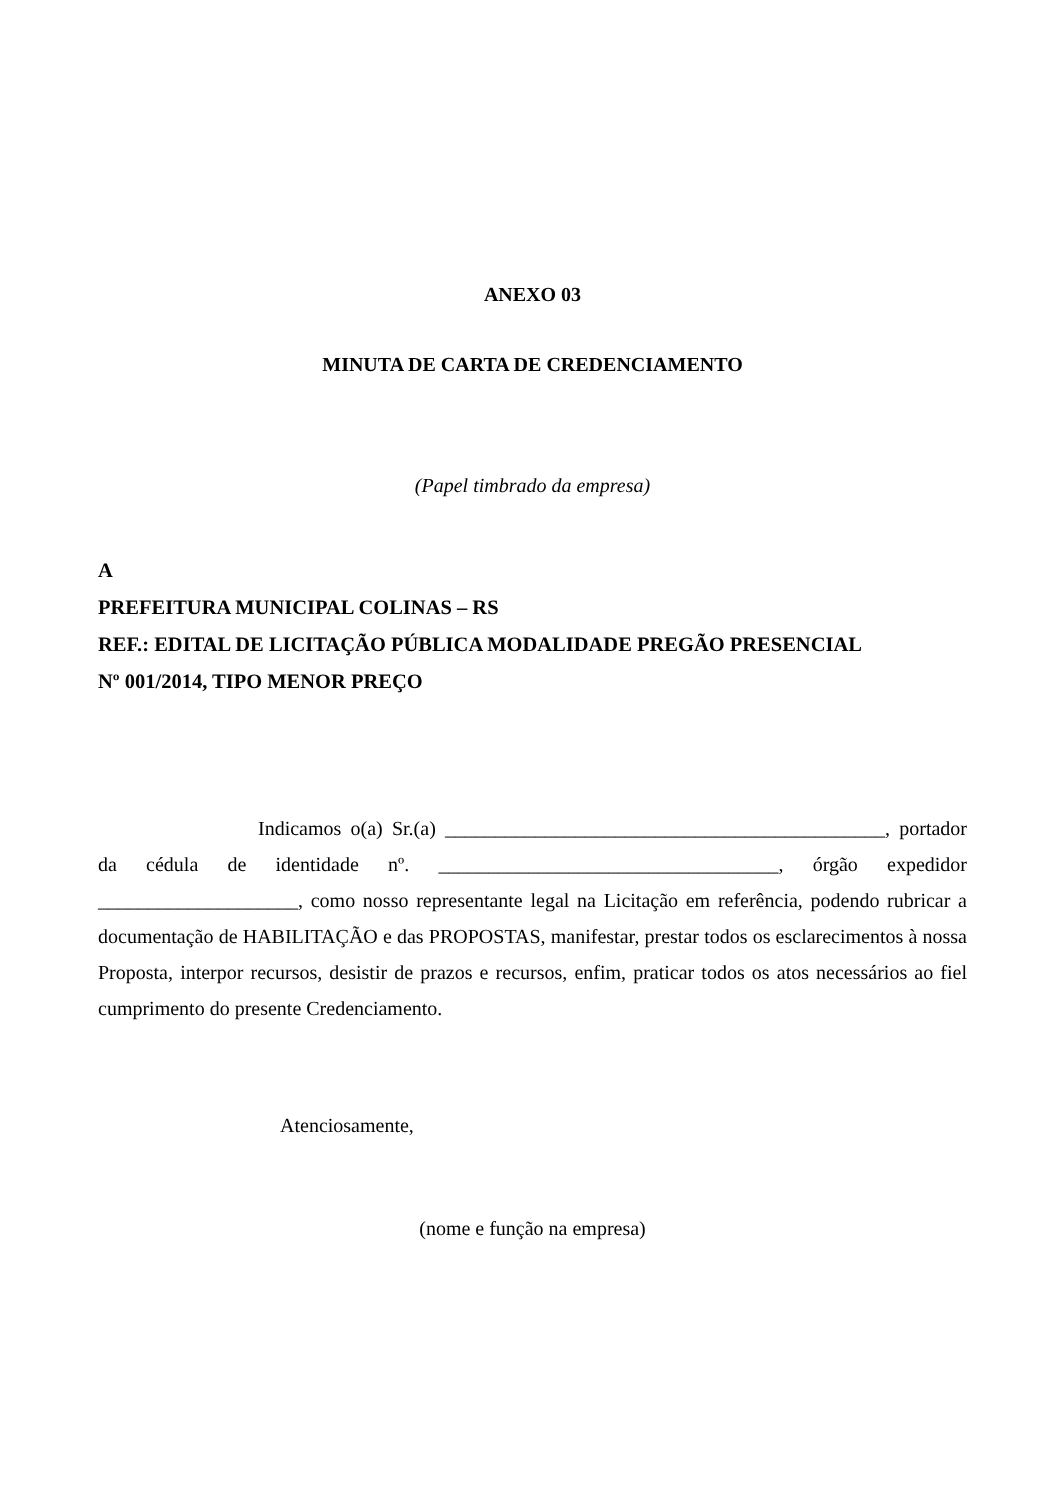ANEXO 03
MINUTA DE CARTA DE CREDENCIAMENTO
(Papel timbrado da empresa)
A
PREFEITURA MUNICIPAL COLINAS – RS
REF.: EDITAL DE LICITAÇÃO PÚBLICA MODALIDADE PREGÃO PRESENCIAL
Nº 001/2014, TIPO MENOR PREÇO
Indicamos o(a) Sr.(a) ____________________________________________, portador da cédula de identidade nº. __________________________________, órgão expedidor ____________________, como nosso representante legal na Licitação em referência, podendo rubricar a documentação de HABILITAÇÃO e das PROPOSTAS, manifestar, prestar todos os esclarecimentos à nossa Proposta, interpor recursos, desistir de prazos e recursos, enfim, praticar todos os atos necessários ao fiel cumprimento do presente Credenciamento.
Atenciosamente,
(nome e função na empresa)